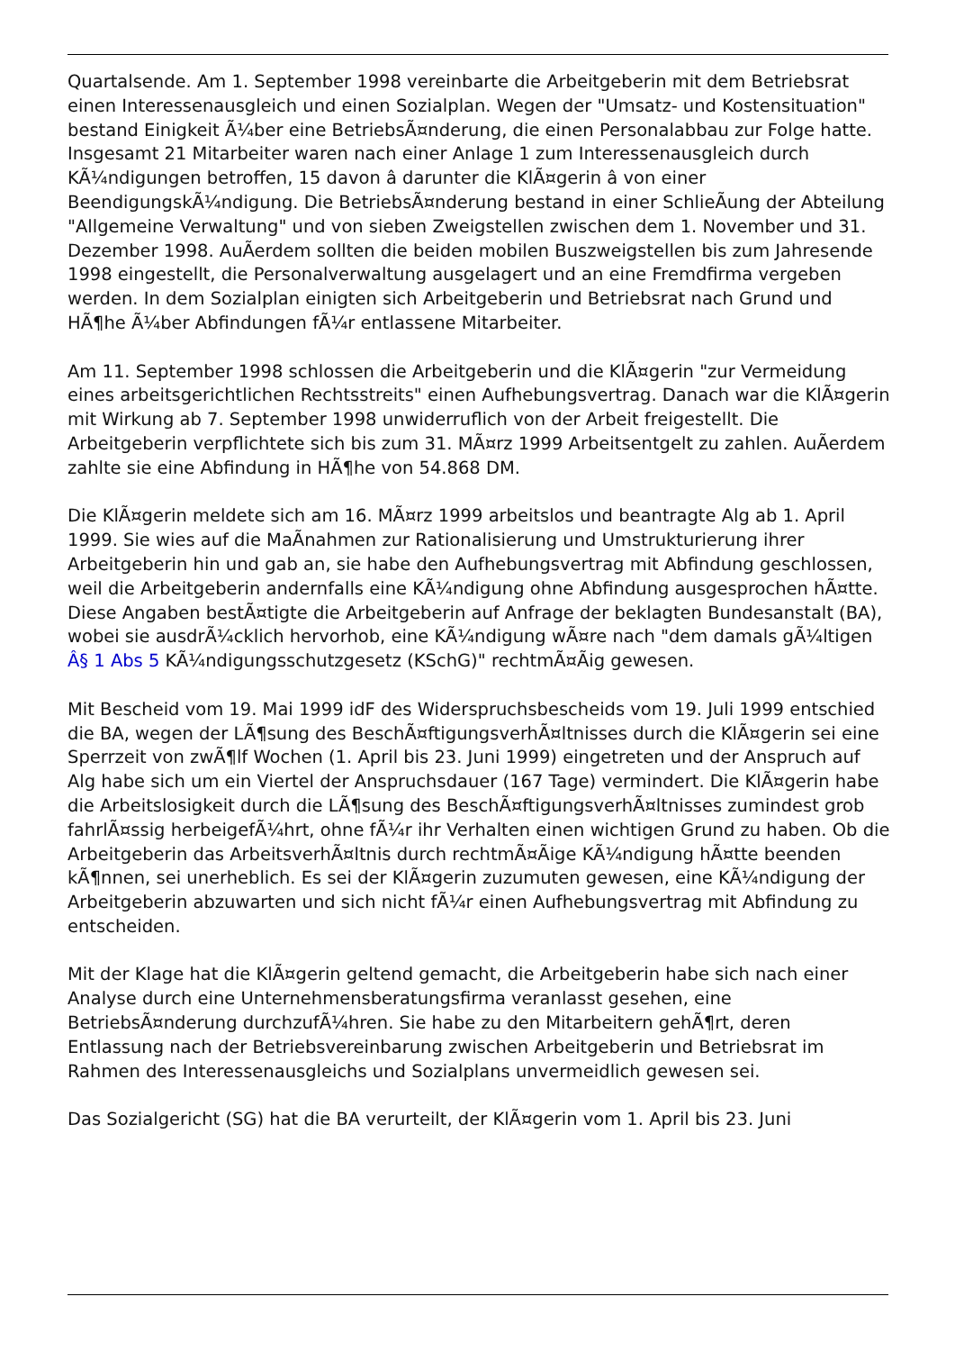Quartalsende. Am 1. September 1998 vereinbarte die Arbeitgeberin mit dem Betriebsrat einen Interessenausgleich und einen Sozialplan. Wegen der "Umsatz- und Kostensituation" bestand Einigkeit Ã¼ber eine BetriebsÃ¤nderung, die einen Personalabbau zur Folge hatte. Insgesamt 21 Mitarbeiter waren nach einer Anlage 1 zum Interessenausgleich durch KÃ¼ndigungen betroffen, 15 davon â darunter die KlÃ¤gerin â von einer BeendigungskÃ¼ndigung. Die BetriebsÃ¤nderung bestand in einer SchlieÃung der Abteilung "Allgemeine Verwaltung" und von sieben Zweigstellen zwischen dem 1. November und 31. Dezember 1998. AuÃerdem sollten die beiden mobilen Buszweigstellen bis zum Jahresende 1998 eingestellt, die Personalverwaltung ausgelagert und an eine Fremdfirma vergeben werden. In dem Sozialplan einigten sich Arbeitgeberin und Betriebsrat nach Grund und HÃ¶he Ã¼ber Abfindungen fÃ¼r entlassene Mitarbeiter.
Am 11. September 1998 schlossen die Arbeitgeberin und die KlÃ¤gerin "zur Vermeidung eines arbeitsgerichtlichen Rechtsstreits" einen Aufhebungsvertrag. Danach war die KlÃ¤gerin mit Wirkung ab 7. September 1998 unwiderruflich von der Arbeit freigestellt. Die Arbeitgeberin verpflichtete sich bis zum 31. MÃ¤rz 1999 Arbeitsentgelt zu zahlen. AuÃerdem zahlte sie eine Abfindung in HÃ¶he von 54.868 DM.
Die KlÃ¤gerin meldete sich am 16. MÃ¤rz 1999 arbeitslos und beantragte Alg ab 1. April 1999. Sie wies auf die MaÃnahmen zur Rationalisierung und Umstrukturierung ihrer Arbeitgeberin hin und gab an, sie habe den Aufhebungsvertrag mit Abfindung geschlossen, weil die Arbeitgeberin andernfalls eine KÃ¼ndigung ohne Abfindung ausgesprochen hÃ¤tte. Diese Angaben bestÃ¤tigte die Arbeitgeberin auf Anfrage der beklagten Bundesanstalt (BA), wobei sie ausdrÃ¼cklich hervorhob, eine KÃ¼ndigung wÃ¤re nach "dem damals gÃ¼ltigen Â§ 1 Abs 5 KÃ¼ndigungsschutzgesetz (KSchG)" rechtmÃ¤Ãig gewesen.
Mit Bescheid vom 19. Mai 1999 idF des Widerspruchsbescheids vom 19. Juli 1999 entschied die BA, wegen der LÃ¶sung des BeschÃ¤ftigungsverhÃ¤ltnisses durch die KlÃ¤gerin sei eine Sperrzeit von zwÃ¶lf Wochen (1. April bis 23. Juni 1999) eingetreten und der Anspruch auf Alg habe sich um ein Viertel der Anspruchsdauer (167 Tage) vermindert. Die KlÃ¤gerin habe die Arbeitslosigkeit durch die LÃ¶sung des BeschÃ¤ftigungsverhÃ¤ltnisses zumindest grob fahrlÃ¤ssig herbeigefÃ¼hrt, ohne fÃ¼r ihr Verhalten einen wichtigen Grund zu haben. Ob die Arbeitgeberin das ArbeitsverhÃ¤ltnis durch rechtmÃ¤Ãige KÃ¼ndigung hÃ¤tte beenden kÃ¶nnen, sei unerheblich. Es sei der KlÃ¤gerin zuzumuten gewesen, eine KÃ¼ndigung der Arbeitgeberin abzuwarten und sich nicht fÃ¼r einen Aufhebungsvertrag mit Abfindung zu entscheiden.
Mit der Klage hat die KlÃ¤gerin geltend gemacht, die Arbeitgeberin habe sich nach einer Analyse durch eine Unternehmensberatungsfirma veranlasst gesehen, eine BetriebsÃ¤nderung durchzufÃ¼hren. Sie habe zu den Mitarbeitern gehÃ¶rt, deren Entlassung nach der Betriebsvereinbarung zwischen Arbeitgeberin und Betriebsrat im Rahmen des Interessenausgleichs und Sozialplans unvermeidlich gewesen sei.
Das Sozialgericht (SG) hat die BA verurteilt, der KlÃ¤gerin vom 1. April bis 23. Juni